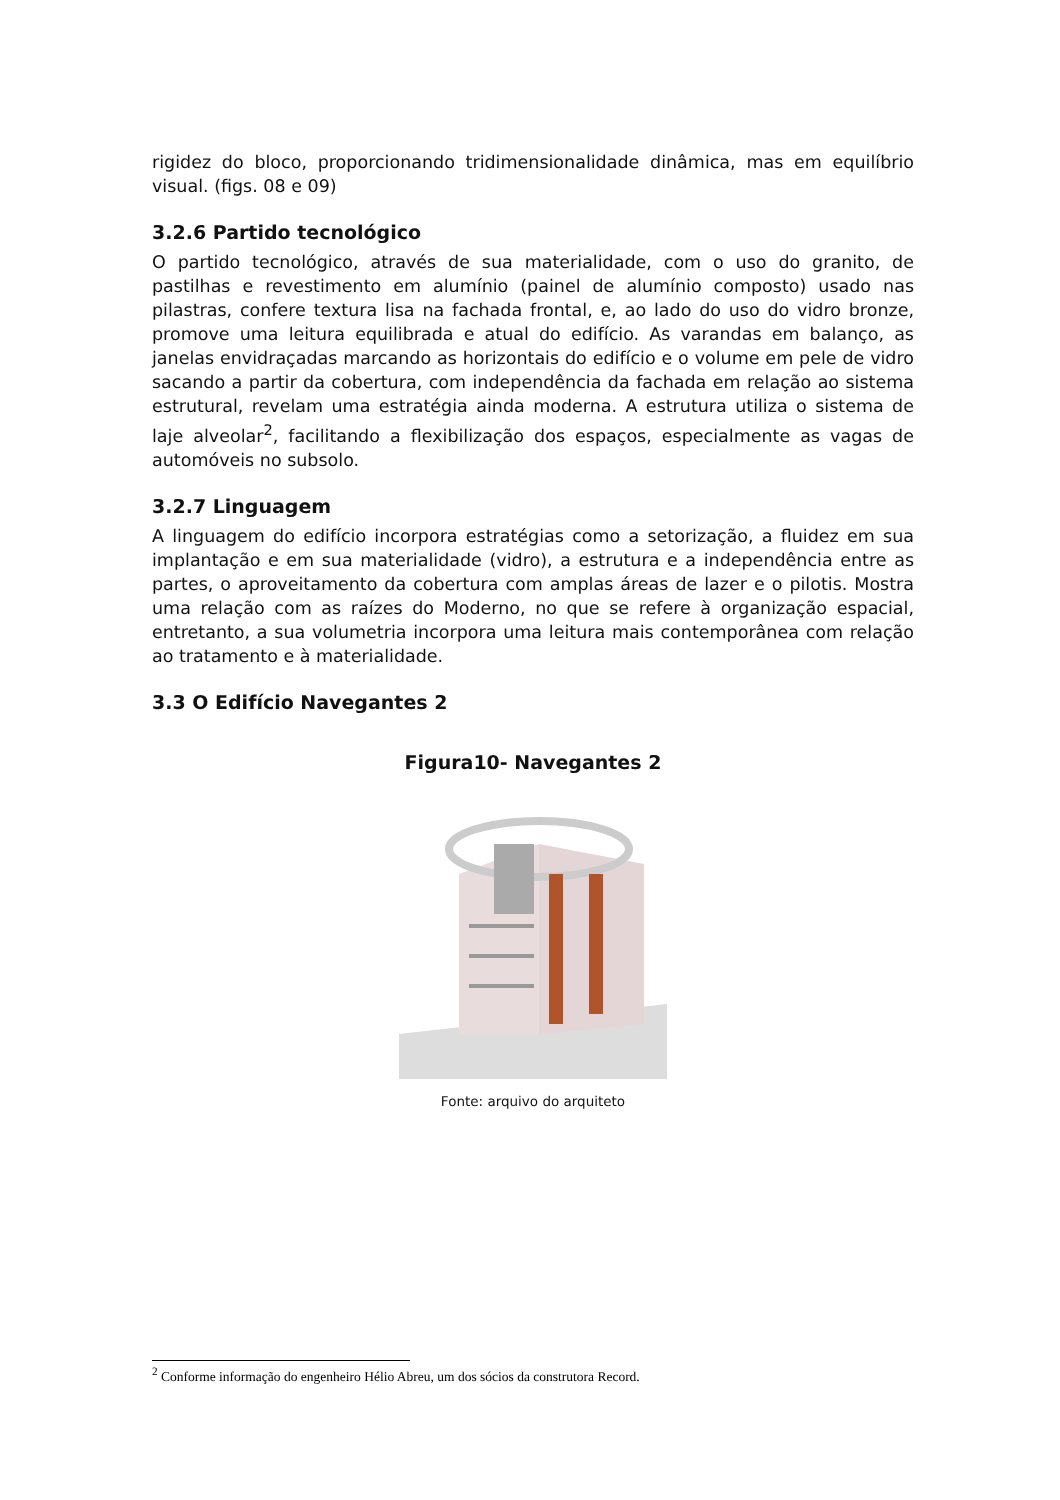rigidez do bloco, proporcionando tridimensionalidade dinâmica, mas em equilíbrio visual. (figs. 08 e 09)
3.2.6 Partido tecnológico
O partido tecnológico, através de sua materialidade, com o uso do granito, de pastilhas e revestimento em alumínio (painel de alumínio composto) usado nas pilastras, confere textura lisa na fachada frontal, e, ao lado do uso do vidro bronze, promove uma leitura equilibrada e atual do edifício. As varandas em balanço, as janelas envidraçadas marcando as horizontais do edifício e o volume em pele de vidro sacando a partir da cobertura, com independência da fachada em relação ao sistema estrutural, revelam uma estratégia ainda moderna. A estrutura utiliza o sistema de laje alveolar<sup>2</sup>, facilitando a flexibilização dos espaços, especialmente as vagas de automóveis no subsolo.
3.2.7 Linguagem
A linguagem do edifício incorpora estratégias como a setorização, a fluidez em sua implantação e em sua materialidade (vidro), a estrutura e a independência entre as partes, o aproveitamento da cobertura com amplas áreas de lazer e o pilotis. Mostra uma relação com as raízes do Moderno, no que se refere à organização espacial, entretanto, a sua volumetria incorpora uma leitura mais contemporânea com relação ao tratamento e à materialidade.
3.3 O Edifício Navegantes 2
Figura10- Navegantes 2
Fonte: arquivo do arquiteto
<sup>2</sup> Conforme informação do engenheiro Hélio Abreu, um dos sócios da construtora Record.